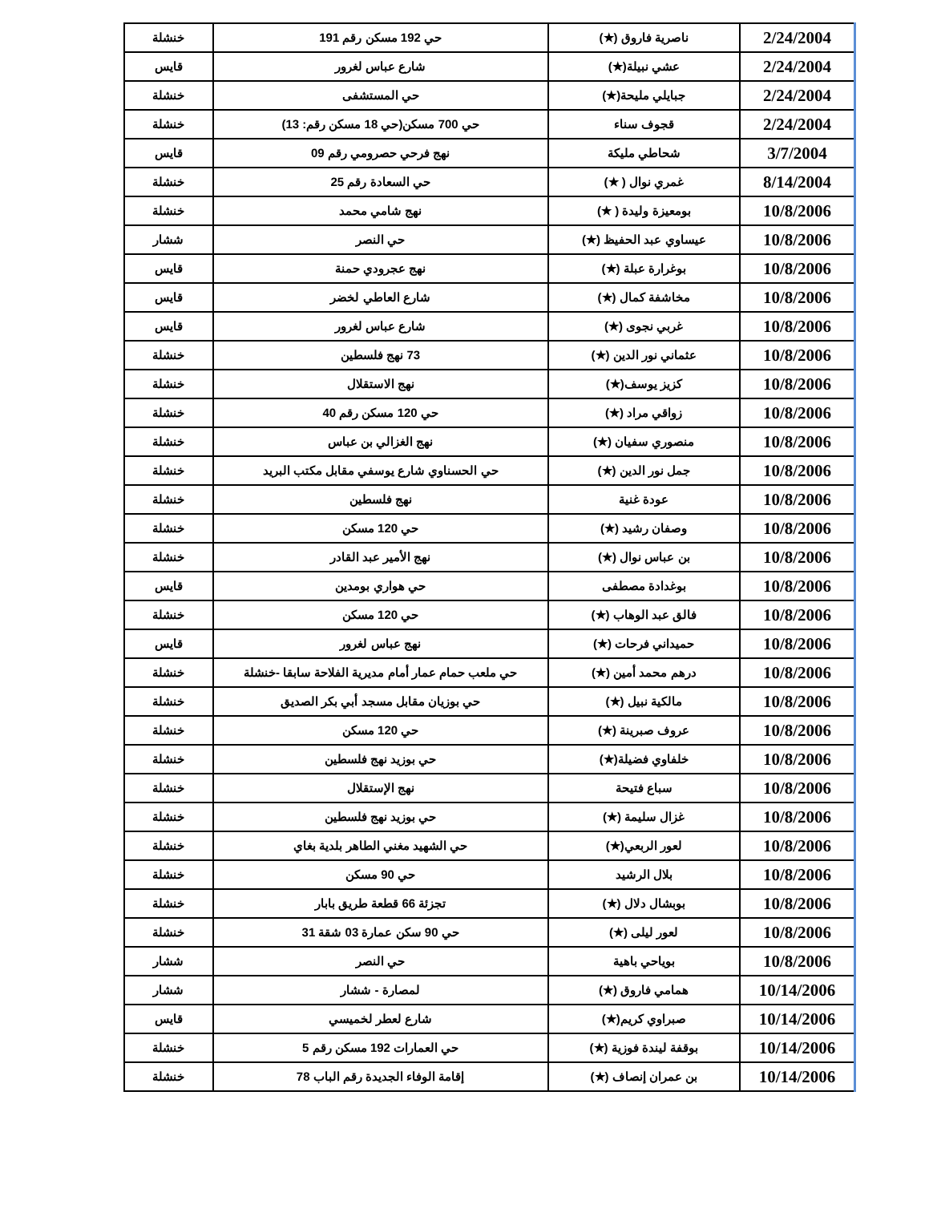| 2/24/2004 | ناصرية فاروق (★) | حي 192 مسكن رقم 191 | خنشلة |
| 2/24/2004 | عشي نبيلة(★) | شارع عباس لغرور | قايس |
| 2/24/2004 | جبايلي مليحة(★) | حي المستشفى | خنشلة |
| 2/24/2004 | قجوف سناء | حي 700 مسكن(حي 18 مسكن رقم: 13) | خنشلة |
| 3/7/2004 | شحاطي مليكة | نهج فرحي حصرومي رقم 09 | قايس |
| 8/14/2004 | غمري نوال ( ★) | حي السعادة رقم 25 | خنشلة |
| 10/8/2006 | بومعيزة وليدة ( ★) | نهج شامي محمد | خنشلة |
| 10/8/2006 | عيساوي عبد الحفيظ (★) | حي النصر | ششار |
| 10/8/2006 | بوغرارة عبلة (★) | نهج عجرودي حمنة | قايس |
| 10/8/2006 | مخاشفة كمال (★) | شارع العاطي لخضر | قايس |
| 10/8/2006 | غربي نجوى (★) | شارع عباس لغرور | قايس |
| 10/8/2006 | عثماني نور الدين (★) | 73 نهج فلسطين | خنشلة |
| 10/8/2006 | كزيز يوسف(★) | نهج الاستقلال | خنشلة |
| 10/8/2006 | زواقي مراد (★) | حي 120 مسكن رقم 40 | خنشلة |
| 10/8/2006 | منصوري سفيان (★) | نهج الغزالي بن عباس | خنشلة |
| 10/8/2006 | جمل نور الدين (★) | حي الحسناوي شارع يوسفي مقابل مكتب البريد | خنشلة |
| 10/8/2006 | عودة غنية | نهج فلسطين | خنشلة |
| 10/8/2006 | وصفان رشيد (★) | حي 120 مسكن | خنشلة |
| 10/8/2006 | بن عباس نوال (★) | نهج الأمير عبد القادر | خنشلة |
| 10/8/2006 | بوغدادة مصطفى | حي هواري بومدين | قايس |
| 10/8/2006 | فالق عبد الوهاب (★) | حي 120 مسكن | خنشلة |
| 10/8/2006 | حميداني فرحات (★) | نهج عباس لغرور | قايس |
| 10/8/2006 | درهم محمد أمين (★) | حي ملعب حمام عمار أمام مديرية الفلاحة سابقا -خنشلة | خنشلة |
| 10/8/2006 | مالكية نبيل (★) | حي بوزيان مقابل مسجد أبي بكر الصديق | خنشلة |
| 10/8/2006 | عروف صبرينة (★) | حي 120 مسكن | خنشلة |
| 10/8/2006 | خلفاوي فضيلة(★) | حي بوزيد نهج فلسطين | خنشلة |
| 10/8/2006 | سباع فتيحة | نهج الإستقلال | خنشلة |
| 10/8/2006 | غزال سليمة (★) | حي بوزيد نهج فلسطين | خنشلة |
| 10/8/2006 | لعور الربعي(★) | حي الشهيد مغني الطاهر بلدية بغاي | خنشلة |
| 10/8/2006 | بلال الرشيد | حي 90 مسكن | خنشلة |
| 10/8/2006 | بوبشال دلال (★) | تجزئة 66 قطعة طريق بابار | خنشلة |
| 10/8/2006 | لعور ليلى (★) | حي 90 سكن عمارة 03 شقة 31 | خنشلة |
| 10/8/2006 | بوياحي باهية | حي النصر | ششار |
| 10/14/2006 | همامي فاروق (★) | لمصارة - ششار | ششار |
| 10/14/2006 | صبراوي كريم(★) | شارع لعطر لخميسي | قايس |
| 10/14/2006 | بوقفة ليندة فوزية (★) | حي العمارات 192 مسكن رقم 5 | خنشلة |
| 10/14/2006 | بن عمران إنصاف (★) | إقامة الوفاء الجديدة رقم الباب 78 | خنشلة |